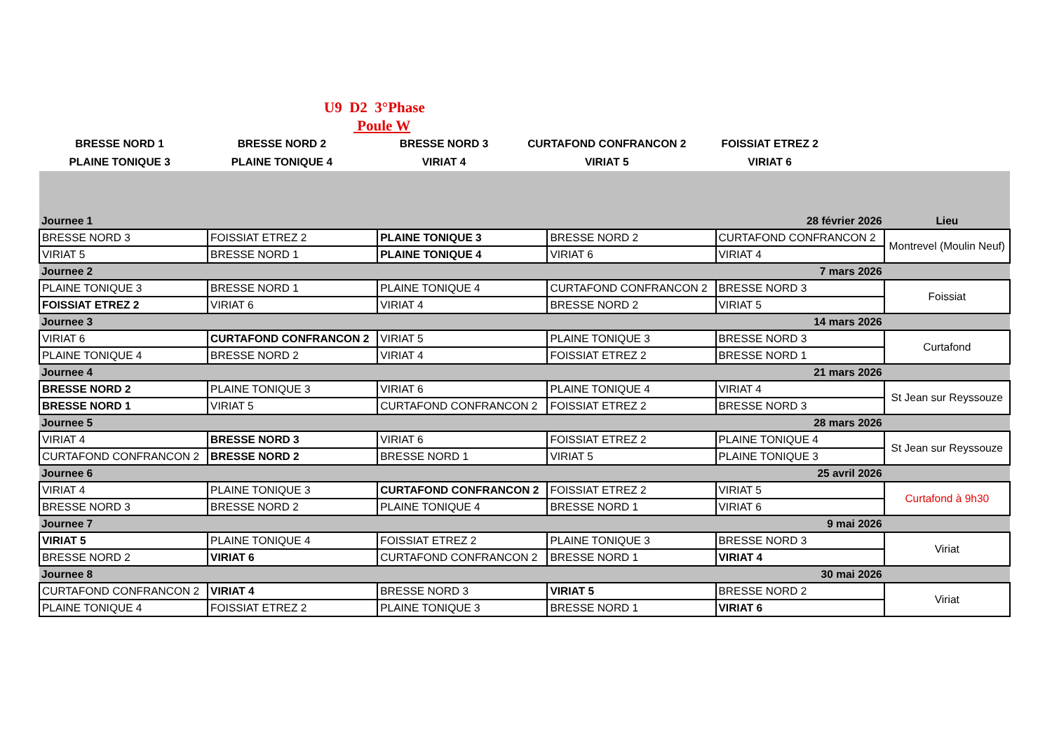U9 D2 3°Phase
Poule W
| BRESSE NORD 1 | BRESSE NORD 2 | BRESSE NORD 3 | CURTAFOND CONFRANCON 2 | FOISSIAT ETREZ 2 | |
| PLAINE TONIQUE 3 | PLAINE TONIQUE 4 | VIRIAT 4 | VIRIAT 5 | VIRIAT 6 | |
| Journee 1 | | | | 28 février 2026 | Lieu |
| BRESSE NORD 3 | FOISSIAT ETREZ 2 | PLAINE TONIQUE 3 | BRESSE NORD 2 | CURTAFOND CONFRANCON 2 | Montrevel (Moulin Neuf) |
| VIRIAT 5 | BRESSE NORD 1 | PLAINE TONIQUE 4 | VIRIAT 6 | VIRIAT 4 | |
| Journee 2 | | | | 7 mars 2026 | |
| PLAINE TONIQUE 3 | BRESSE NORD 1 | PLAINE TONIQUE 4 | CURTAFOND CONFRANCON 2 | BRESSE NORD 3 | Foissiat |
| FOISSIAT ETREZ 2 | VIRIAT 6 | VIRIAT 4 | BRESSE NORD 2 | VIRIAT 5 | |
| Journee 3 | | | | 14 mars 2026 | |
| VIRIAT 6 | CURTAFOND CONFRANCON 2 | VIRIAT 5 | PLAINE TONIQUE 3 | BRESSE NORD 3 | Curtafond |
| PLAINE TONIQUE 4 | BRESSE NORD 2 | VIRIAT 4 | FOISSIAT ETREZ 2 | BRESSE NORD 1 | |
| Journee 4 | | | | 21 mars 2026 | |
| BRESSE NORD 2 | PLAINE TONIQUE 3 | VIRIAT 6 | PLAINE TONIQUE 4 | VIRIAT 4 | St Jean sur Reyssouze |
| BRESSE NORD 1 | VIRIAT 5 | CURTAFOND CONFRANCON 2 | FOISSIAT ETREZ 2 | BRESSE NORD 3 | |
| Journee 5 | | | | 28 mars 2026 | |
| VIRIAT 4 | BRESSE NORD 3 | VIRIAT 6 | FOISSIAT ETREZ 2 | PLAINE TONIQUE 4 | St Jean sur Reyssouze |
| CURTAFOND CONFRANCON 2 | BRESSE NORD 2 | BRESSE NORD 1 | VIRIAT 5 | PLAINE TONIQUE 3 | |
| Journee 6 | | | | 25 avril 2026 | |
| VIRIAT 4 | PLAINE TONIQUE 3 | CURTAFOND CONFRANCON 2 | FOISSIAT ETREZ 2 | VIRIAT 5 | Curtafond à 9h30 |
| BRESSE NORD 3 | BRESSE NORD 2 | PLAINE TONIQUE 4 | BRESSE NORD 1 | VIRIAT 6 | |
| Journee 7 | | | | 9 mai 2026 | |
| VIRIAT 5 | PLAINE TONIQUE 4 | FOISSIAT ETREZ 2 | PLAINE TONIQUE 3 | BRESSE NORD 3 | Viriat |
| BRESSE NORD 2 | VIRIAT 6 | CURTAFOND CONFRANCON 2 | BRESSE NORD 1 | VIRIAT 4 | |
| Journee 8 | | | | 30 mai 2026 | |
| CURTAFOND CONFRANCON 2 | VIRIAT 4 | BRESSE NORD 3 | VIRIAT 5 | BRESSE NORD 2 | Viriat |
| PLAINE TONIQUE 4 | FOISSIAT ETREZ 2 | PLAINE TONIQUE 3 | BRESSE NORD 1 | VIRIAT 6 | |